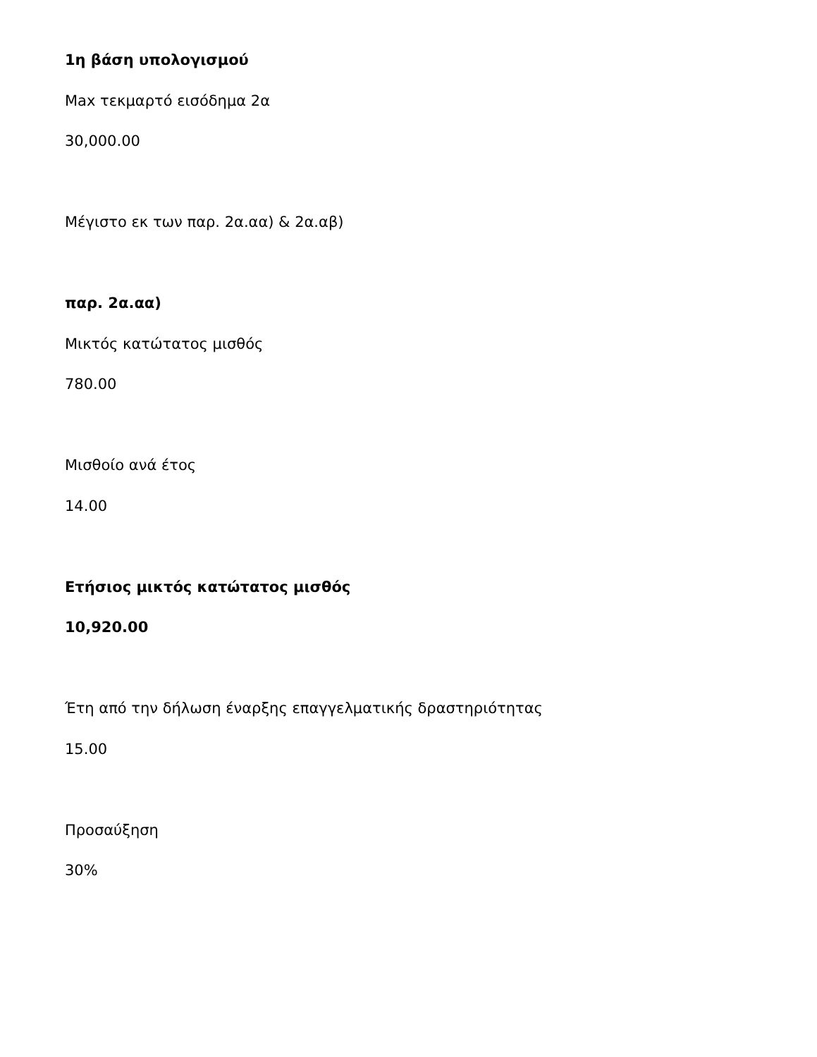1η βάση υπολογισμού
Max τεκμαρτό εισόδημα 2α
30,000.00
Μέγιστο εκ των παρ. 2α.αα) & 2α.αβ)
παρ. 2α.αα)
Μικτός κατώτατος μισθός
780.00
Μισθοίο ανά έτος
14.00
Ετήσιος μικτός κατώτατος μισθός
10,920.00
Έτη από την δήλωση έναρξης επαγγελματικής δραστηριότητας
15.00
Προσαύξηση
30%